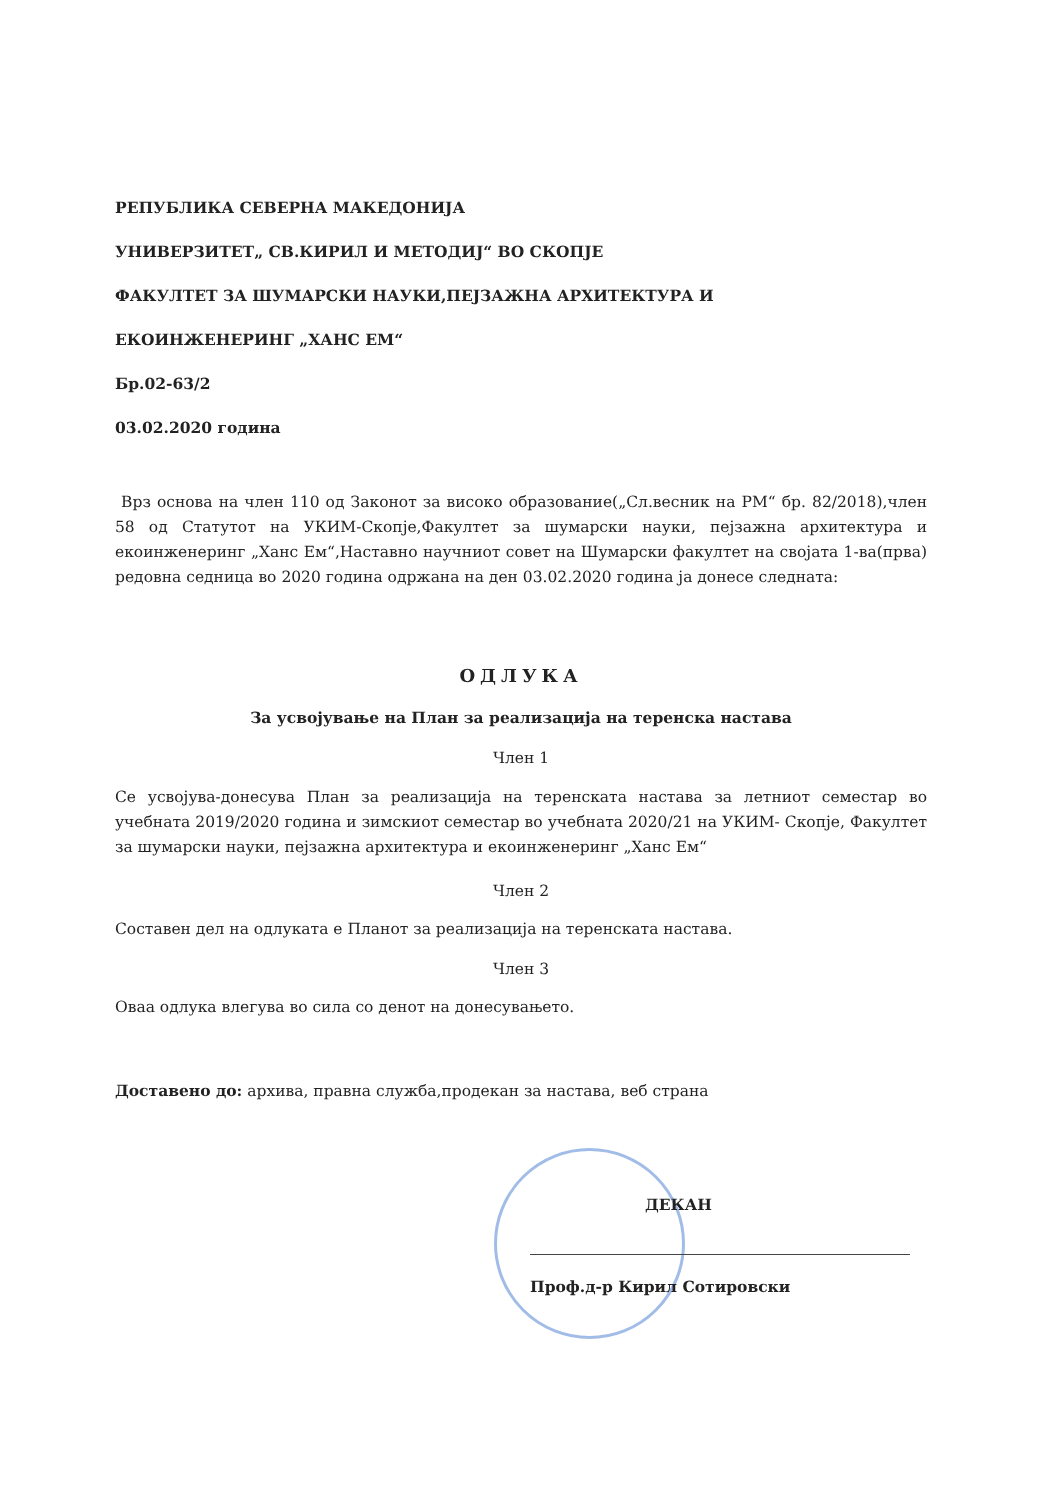РЕПУБЛИКА СЕВЕРНА МАКЕДОНИЈА
УНИВЕРЗИТЕТ„ СВ.КИРИЛ И МЕТОДИЈ“ ВО СКОПЈЕ
ФАКУЛТЕТ ЗА ШУМАРСКИ НАУКИ,ПЕЈЗАЖНА АРХИТЕКТУРА И
ЕКОИНЖЕНЕРИНГ „ХАНС ЕМ“
Бр.02-63/2
03.02.2020 година
Врз основа на член 110 од Законот за високо образование(„Сл.весник на РМ“ бр. 82/2018),член 58 од Статутот на УКИМ-Скопје,Факултет за шумарски науки, пејзажна архитектура и екоинженеринг „Ханс Ем“,Наставно научниот совет на Шумарски факултет на својата 1-ва(прва) редовна седница во 2020 година одржана на ден 03.02.2020 година ја донесе следната:
ОДЛУКА
За усвојување на План за реализација на теренска настава
Член 1
Се усвојува-донесува План за реализација на теренската настава за летниот семестар во учебната 2019/2020 година и зимскиот семестар во учебната 2020/21 на УКИМ- Скопје, Факултет за шумарски науки, пејзажна архитектура и екоинженеринг „Ханс Ем“
Член 2
Составен дел на одлуката е Планот за реализација на теренската настава.
Член 3
Оваа одлука влегува во сила со денот на донесувањето.
Доставено до: архива, правна служба,продекан за настава, веб страна
ДЕКАН
Проф.д-р Кирил Сотировски